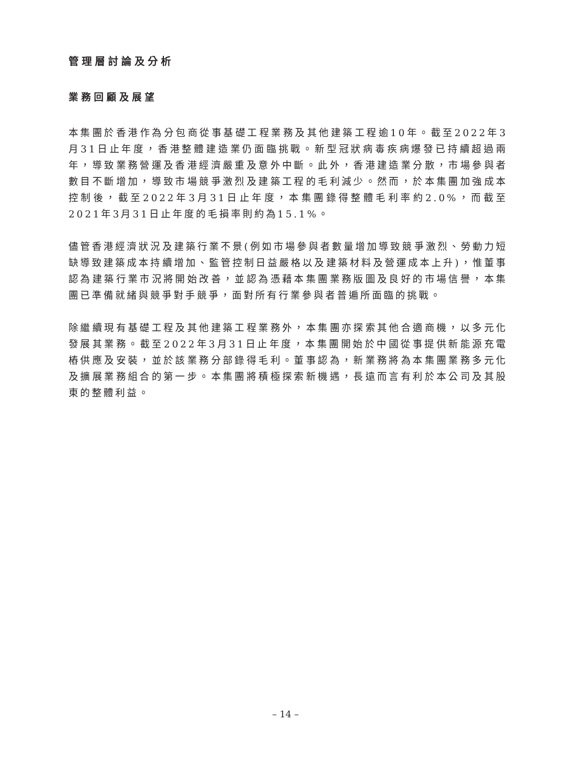管理層討論及分析
業務回顧及展望
本集團於香港作為分包商從事基礎工程業務及其他建築工程逾10年。截至2022年3月31日止年度，香港整體建造業仍面臨挑戰。新型冠狀病毒疾病爆發已持續超過兩年，導致業務營運及香港經濟嚴重及意外中斷。此外，香港建造業分散，市場參與者數目不斷增加，導致市場競爭激烈及建築工程的毛利減少。然而，於本集團加強成本控制後，截至2022年3月31日止年度，本集團錄得整體毛利率約2.0%，而截至2021年3月31日止年度的毛損率則約為15.1%。
儘管香港經濟狀況及建築行業不景(例如市場參與者數量增加導致競爭激烈、勞動力短缺導致建築成本持續增加、監管控制日益嚴格以及建築材料及營運成本上升)，惟董事認為建築行業市況將開始改善，並認為憑藉本集團業務版圖及良好的市場信譽，本集團已準備就緒與競爭對手競爭，面對所有行業參與者普遍所面臨的挑戰。
除繼續現有基礎工程及其他建築工程業務外，本集團亦探索其他合適商機，以多元化發展其業務。截至2022年3月31日止年度，本集團開始於中國從事提供新能源充電樁供應及安裝，並於該業務分部錄得毛利。董事認為，新業務將為本集團業務多元化及擴展業務組合的第一步。本集團將積極探索新機遇，長遠而言有利於本公司及其股東的整體利益。
– 14 –